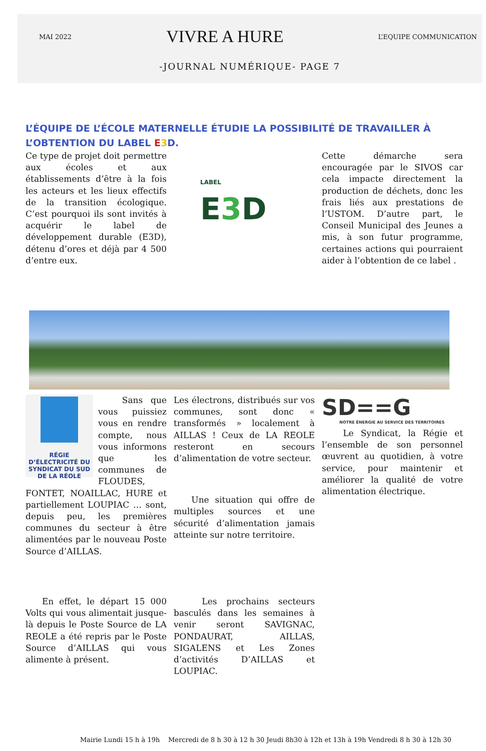MAI 2022 VIVRE A HURE L’EQUIPE COMMUNICATION
-JOURNAL NUMÉRIQUE- PAGE 7
L’ÉQUIPE DE L’ÉCOLE MATERNELLE ÉTUDIE LA POSSIBILITÉ DE TRAVAILLER À L’OBTENTION DU LABEL E 3 D.
Ce type de projet doit permettre aux écoles et aux établissements d’être à la fois les acteurs et les lieux effectifs de la transition écologique. C’est pourquoi ils sont invités à acquérir le label de développement durable (E3D), détenu d’ores et déjà par 4 500 d’entre eux.
LABEL E3 D
Cette démarche sera encouragée par le SIVOS car cela impacte directement la production de déchets, donc les frais liés aux prestations de l’USTOM. D’autre part, le Conseil Municipal des Jeunes a mis, à son futur programme, certaines actions qui pourraient aider à l’obtention de ce label .
RÉGIE D’ÉLECTRICITÉ DU SYNDICAT DU SUD DE LA RÉOLE
Sans que vous puissiez vous en rendre compte, nous vous informons que les communes de FLOUDES, FONTET, NOAILLAC, HURE et partiellement LOUPIAC … sont, depuis peu, les premières communes du secteur à être alimentées par le nouveau Poste Source d’AILLAS.
Les électrons, distribués sur vos communes, sont donc « transformés » localement à AILLAS ! Ceux de LA REOLE resteront en secours d’alimentation de votre secteur.
Une situation qui offre de multiples sources et une sécurité d’alimentation jamais atteinte sur notre territoire.
SD==G
NOTRE ÉNERGIE AU SERVICE DES TERRITOIRES
Le Syndicat, la Régie et l’ensemble de son personnel œuvrent au quotidien, à votre service, pour maintenir et améliorer la qualité de votre alimentation électrique.
En effet, le départ 15 000 Volts qui vous alimentait jusque-là depuis le Poste Source de LA REOLE a été repris par le Poste Source d’AILLAS qui vous alimente à présent.
Les prochains secteurs basculés dans les semaines à venir seront SAVIGNAC, PONDAURAT, AILLAS, SIGALENS et Les Zones d’activités D’AILLAS et LOUPIAC.
Mairie Lundi 15 h à 19h Mercredi de 8 h 30 à 12 h 30 Jeudi 8h30 à 12h et 13h à 19h Vendredi 8 h 30 à 12h 30